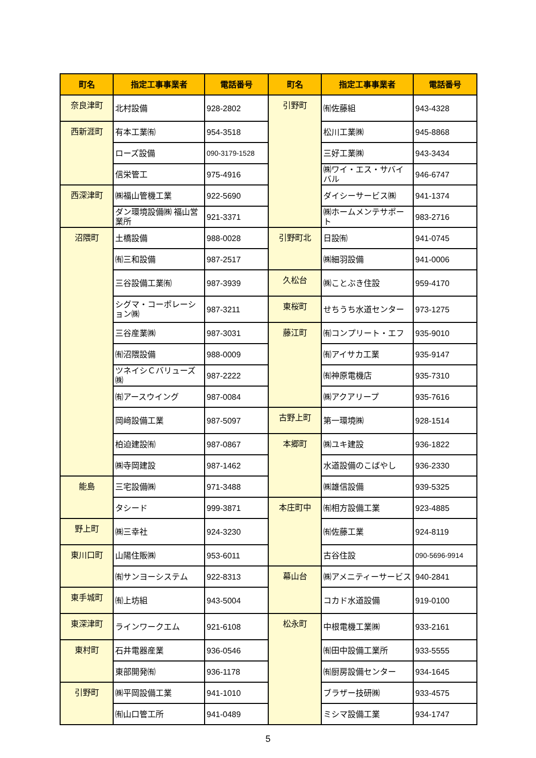| 町名 | 指定工事事業者 | 電話番号 | 町名 | 指定工事事業者 | 電話番号 |
| --- | --- | --- | --- | --- | --- |
| 奈良津町 | 北村設備 | 928-2802 | 引野町 | ㈲佐藤組 | 943-4328 |
| 西新涯町 | 有本工業㈲ | 954-3518 | | 松川工業㈱ | 945-8868 |
| | ローズ設備 | 090-3179-1528 | | 三好工業㈱ | 943-3434 |
| | 信栄管工 | 975-4916 | | ㈱ワイ・エス・サバイバル | 946-6747 |
| 西深津町 | ㈱福山管機工業 | 922-5690 | | ダイシーサービス㈱ | 941-1374 |
| | ダン環境設備㈱ 福山営業所 | 921-3371 | | ㈱ホームメンテサポート | 983-2716 |
| 沼隈町 | 土橋設備 | 988-0028 | 引野町北 | 日設㈲ | 941-0745 |
| | ㈲三和設備 | 987-2517 | | ㈱細羽設備 | 941-0006 |
| | 三谷設備工業㈲ | 987-3939 | 久松台 | ㈱ことぶき住設 | 959-4170 |
| | シグマ・コーポレーション㈱ | 987-3211 | 東桜町 | せちうち水道センター | 973-1275 |
| | 三谷産業㈱ | 987-3031 | 藤江町 | ㈲コンプリート・エフ | 935-9010 |
| | ㈲沼隈設備 | 988-0009 | | ㈲アイサカ工業 | 935-9147 |
| | ツネイシＣバリューズ㈱ | 987-2222 | | ㈲神原電機店 | 935-7310 |
| | ㈲アースウイング | 987-0084 | | ㈱アクアリープ | 935-7616 |
| | 岡﨑設備工業 | 987-5097 | 古野上町 | 第一環境㈱ | 928-1514 |
| | 柏迫建設㈲ | 987-0867 | 本郷町 | ㈱ユキ建設 | 936-1822 |
| | ㈱寺岡建設 | 987-1462 | | 水道設備のこばやし | 936-2330 |
| 能島 | 三宅設備㈱ | 971-3488 | | ㈱雄信設備 | 939-5325 |
| | タシード | 999-3871 | 本庄町中 | ㈲相方設備工業 | 923-4885 |
| 野上町 | ㈱三幸社 | 924-3230 | | ㈲佐藤工業 | 924-8119 |
| 東川口町 | 山陽住販㈱ | 953-6011 | | 古谷住設 | 090-5696-9914 |
| | ㈲サンヨーシステム | 922-8313 | 幕山台 | ㈱アメニティーサービス | 940-2841 |
| 東手城町 | ㈲上坊組 | 943-5004 | | コカド水道設備 | 919-0100 |
| 東深津町 | ラインワークエム | 921-6108 | 松永町 | 中根電機工業㈱ | 933-2161 |
| 東村町 | 石井電器産業 | 936-0546 | | ㈲田中設備工業所 | 933-5555 |
| | 東部開発㈲ | 936-1178 | | ㈲厨房設備センター | 934-1645 |
| 引野町 | ㈱平岡設備工業 | 941-1010 | | ブラザー技研㈱ | 933-4575 |
| | ㈲山口管工所 | 941-0489 | | ミシマ設備工業 | 934-1747 |
5